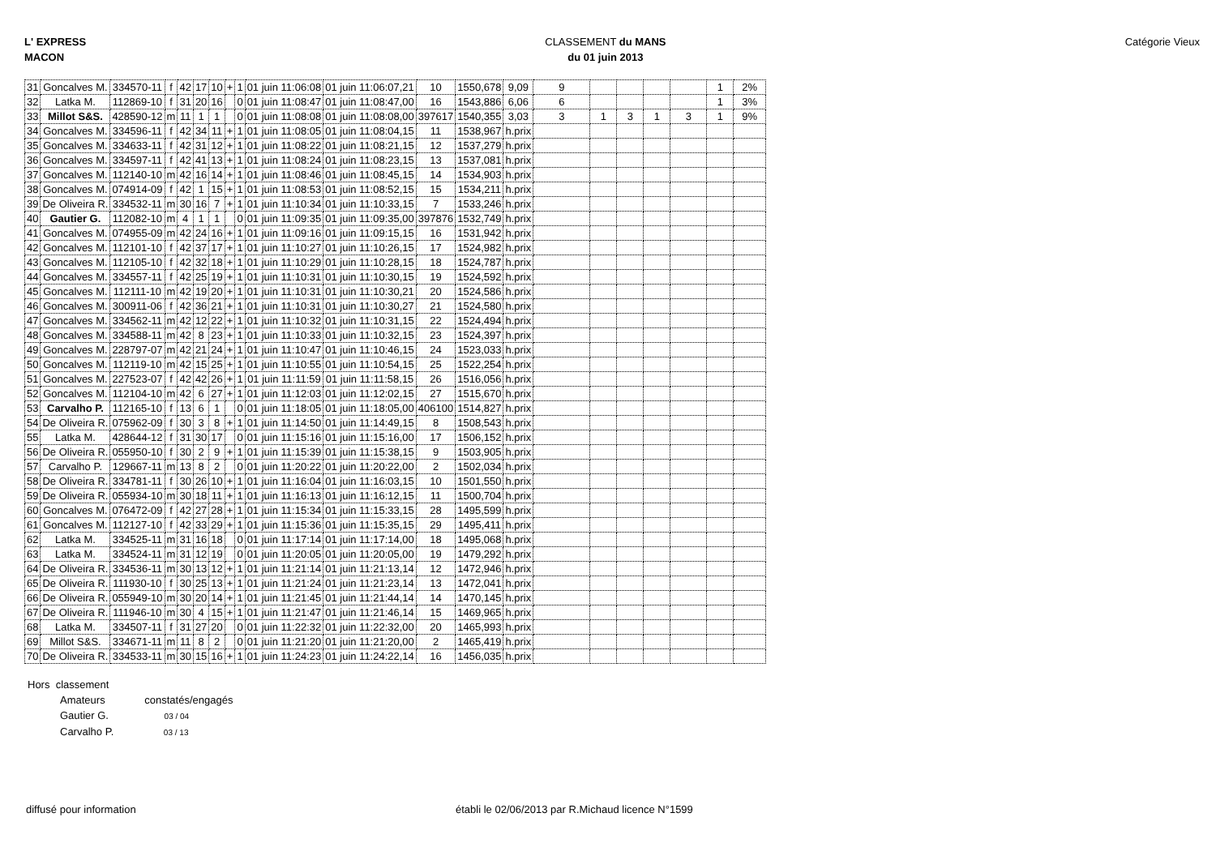L' EXPRESS
MACON
CLASSEMENT du MANS
du 01 juin 2013
Catégorie Vieux
| 31 | Goncalves M. | 334570-11 | f | 42 | 17 | 10 | + | 1 | 01 juin 11:06:08 | 01 juin 11:06:07,21 | 10 | 1550,678 | 9,09 | 9 | | | | | 1 | 2% |
| 32 | Latka M. | 112869-10 | f | 31 | 20 | 16 | | 0 | 01 juin 11:08:47 | 01 juin 11:08:47,00 | 16 | 1543,886 | 6,06 | 6 | | | | | 1 | 3% |
| 33 | Millot S&S. | 428590-12 | m | 11 | 1 | 1 | | 0 | 01 juin 11:08:08 | 01 juin 11:08:08,00 | 397617 | 1540,355 | 3,03 | 3 | 1 | 3 | 1 | 3 | 1 | 9% |
| 34 | Goncalves M. | 334596-11 | f | 42 | 34 | 11 | + | 1 | 01 juin 11:08:05 | 01 juin 11:08:04,15 | 11 | 1538,967 | h.prix | | | | | | | |
| 35 | Goncalves M. | 334633-11 | f | 42 | 31 | 12 | + | 1 | 01 juin 11:08:22 | 01 juin 11:08:21,15 | 12 | 1537,279 | h.prix | | | | | | | |
| 36 | Goncalves M. | 334597-11 | f | 42 | 41 | 13 | + | 1 | 01 juin 11:08:24 | 01 juin 11:08:23,15 | 13 | 1537,081 | h.prix | | | | | | | |
| 37 | Goncalves M. | 112140-10 | m | 42 | 16 | 14 | + | 1 | 01 juin 11:08:46 | 01 juin 11:08:45,15 | 14 | 1534,903 | h.prix | | | | | | | |
| 38 | Goncalves M. | 074914-09 | f | 42 | 1 | 15 | + | 1 | 01 juin 11:08:53 | 01 juin 11:08:52,15 | 15 | 1534,211 | h.prix | | | | | | | |
| 39 | De Oliveira R. | 334532-11 | m | 30 | 16 | 7 | + | 1 | 01 juin 11:10:34 | 01 juin 11:10:33,15 | 7 | 1533,246 | h.prix | | | | | | | |
| 40 | Gautier G. | 112082-10 | m | 4 | 1 | 1 | | 0 | 01 juin 11:09:35 | 01 juin 11:09:35,00 | 397876 | 1532,749 | h.prix | | | | | | | |
| 41 | Goncalves M. | 074955-09 | m | 42 | 24 | 16 | + | 1 | 01 juin 11:09:16 | 01 juin 11:09:15,15 | 16 | 1531,942 | h.prix | | | | | | | |
| 42 | Goncalves M. | 112101-10 | f | 42 | 37 | 17 | + | 1 | 01 juin 11:10:27 | 01 juin 11:10:26,15 | 17 | 1524,982 | h.prix | | | | | | | |
| 43 | Goncalves M. | 112105-10 | f | 42 | 32 | 18 | + | 1 | 01 juin 11:10:29 | 01 juin 11:10:28,15 | 18 | 1524,787 | h.prix | | | | | | | |
| 44 | Goncalves M. | 334557-11 | f | 42 | 25 | 19 | + | 1 | 01 juin 11:10:31 | 01 juin 11:10:30,15 | 19 | 1524,592 | h.prix | | | | | | | |
| 45 | Goncalves M. | 112111-10 | m | 42 | 19 | 20 | + | 1 | 01 juin 11:10:31 | 01 juin 11:10:30,21 | 20 | 1524,586 | h.prix | | | | | | | |
| 46 | Goncalves M. | 300911-06 | f | 42 | 36 | 21 | + | 1 | 01 juin 11:10:31 | 01 juin 11:10:30,27 | 21 | 1524,580 | h.prix | | | | | | | |
| 47 | Goncalves M. | 334562-11 | m | 42 | 12 | 22 | + | 1 | 01 juin 11:10:32 | 01 juin 11:10:31,15 | 22 | 1524,494 | h.prix | | | | | | | |
| 48 | Goncalves M. | 334588-11 | m | 42 | 8 | 23 | + | 1 | 01 juin 11:10:33 | 01 juin 11:10:32,15 | 23 | 1524,397 | h.prix | | | | | | | |
| 49 | Goncalves M. | 228797-07 | m | 42 | 21 | 24 | + | 1 | 01 juin 11:10:47 | 01 juin 11:10:46,15 | 24 | 1523,033 | h.prix | | | | | | | |
| 50 | Goncalves M. | 112119-10 | m | 42 | 15 | 25 | + | 1 | 01 juin 11:10:55 | 01 juin 11:10:54,15 | 25 | 1522,254 | h.prix | | | | | | | |
| 51 | Goncalves M. | 227523-07 | f | 42 | 42 | 26 | + | 1 | 01 juin 11:11:59 | 01 juin 11:11:58,15 | 26 | 1516,056 | h.prix | | | | | | | |
| 52 | Goncalves M. | 112104-10 | m | 42 | 6 | 27 | + | 1 | 01 juin 11:12:03 | 01 juin 11:12:02,15 | 27 | 1515,670 | h.prix | | | | | | | |
| 53 | Carvalho P. | 112165-10 | f | 13 | 6 | 1 | | 0 | 01 juin 11:18:05 | 01 juin 11:18:05,00 | 406100 | 1514,827 | h.prix | | | | | | | |
| 54 | De Oliveira R. | 075962-09 | f | 30 | 3 | 8 | + | 1 | 01 juin 11:14:50 | 01 juin 11:14:49,15 | 8 | 1508,543 | h.prix | | | | | | | |
| 55 | Latka M. | 428644-12 | f | 31 | 30 | 17 | | 0 | 01 juin 11:15:16 | 01 juin 11:15:16,00 | 17 | 1506,152 | h.prix | | | | | | | |
| 56 | De Oliveira R. | 055950-10 | f | 30 | 2 | 9 | + | 1 | 01 juin 11:15:39 | 01 juin 11:15:38,15 | 9 | 1503,905 | h.prix | | | | | | | |
| 57 | Carvalho P. | 129667-11 | m | 13 | 8 | 2 | | 0 | 01 juin 11:20:22 | 01 juin 11:20:22,00 | 2 | 1502,034 | h.prix | | | | | | | |
| 58 | De Oliveira R. | 334781-11 | f | 30 | 26 | 10 | + | 1 | 01 juin 11:16:04 | 01 juin 11:16:03,15 | 10 | 1501,550 | h.prix | | | | | | | |
| 59 | De Oliveira R. | 055934-10 | m | 30 | 18 | 11 | + | 1 | 01 juin 11:16:13 | 01 juin 11:16:12,15 | 11 | 1500,704 | h.prix | | | | | | | |
| 60 | Goncalves M. | 076472-09 | f | 42 | 27 | 28 | + | 1 | 01 juin 11:15:34 | 01 juin 11:15:33,15 | 28 | 1495,599 | h.prix | | | | | | | |
| 61 | Goncalves M. | 112127-10 | f | 42 | 33 | 29 | + | 1 | 01 juin 11:15:36 | 01 juin 11:15:35,15 | 29 | 1495,411 | h.prix | | | | | | | |
| 62 | Latka M. | 334525-11 | m | 31 | 16 | 18 | | 0 | 01 juin 11:17:14 | 01 juin 11:17:14,00 | 18 | 1495,068 | h.prix | | | | | | | |
| 63 | Latka M. | 334524-11 | m | 31 | 12 | 19 | | 0 | 01 juin 11:20:05 | 01 juin 11:20:05,00 | 19 | 1479,292 | h.prix | | | | | | | |
| 64 | De Oliveira R. | 334536-11 | m | 30 | 13 | 12 | + | 1 | 01 juin 11:21:14 | 01 juin 11:21:13,14 | 12 | 1472,946 | h.prix | | | | | | | |
| 65 | De Oliveira R. | 111930-10 | f | 30 | 25 | 13 | + | 1 | 01 juin 11:21:24 | 01 juin 11:21:23,14 | 13 | 1472,041 | h.prix | | | | | | | |
| 66 | De Oliveira R. | 055949-10 | m | 30 | 20 | 14 | + | 1 | 01 juin 11:21:45 | 01 juin 11:21:44,14 | 14 | 1470,145 | h.prix | | | | | | | |
| 67 | De Oliveira R. | 111946-10 | m | 30 | 4 | 15 | + | 1 | 01 juin 11:21:47 | 01 juin 11:21:46,14 | 15 | 1469,965 | h.prix | | | | | | | |
| 68 | Latka M. | 334507-11 | f | 31 | 27 | 20 | | 0 | 01 juin 11:22:32 | 01 juin 11:22:32,00 | 20 | 1465,993 | h.prix | | | | | | | |
| 69 | Millot S&S. | 334671-11 | m | 11 | 8 | 2 | | 0 | 01 juin 11:21:20 | 01 juin 11:21:20,00 | 2 | 1465,419 | h.prix | | | | | | | |
| 70 | De Oliveira R. | 334533-11 | m | 30 | 15 | 16 | + | 1 | 01 juin 11:24:23 | 01 juin 11:24:22,14 | 16 | 1456,035 | h.prix | | | | | | | |
Hors classement
Amateurs constatés/engagés
Gautier G. 03 / 04
Carvalho P. 03 / 13
diffusé pour information établi le 02/06/2013 par R.Michaud licence N°1599